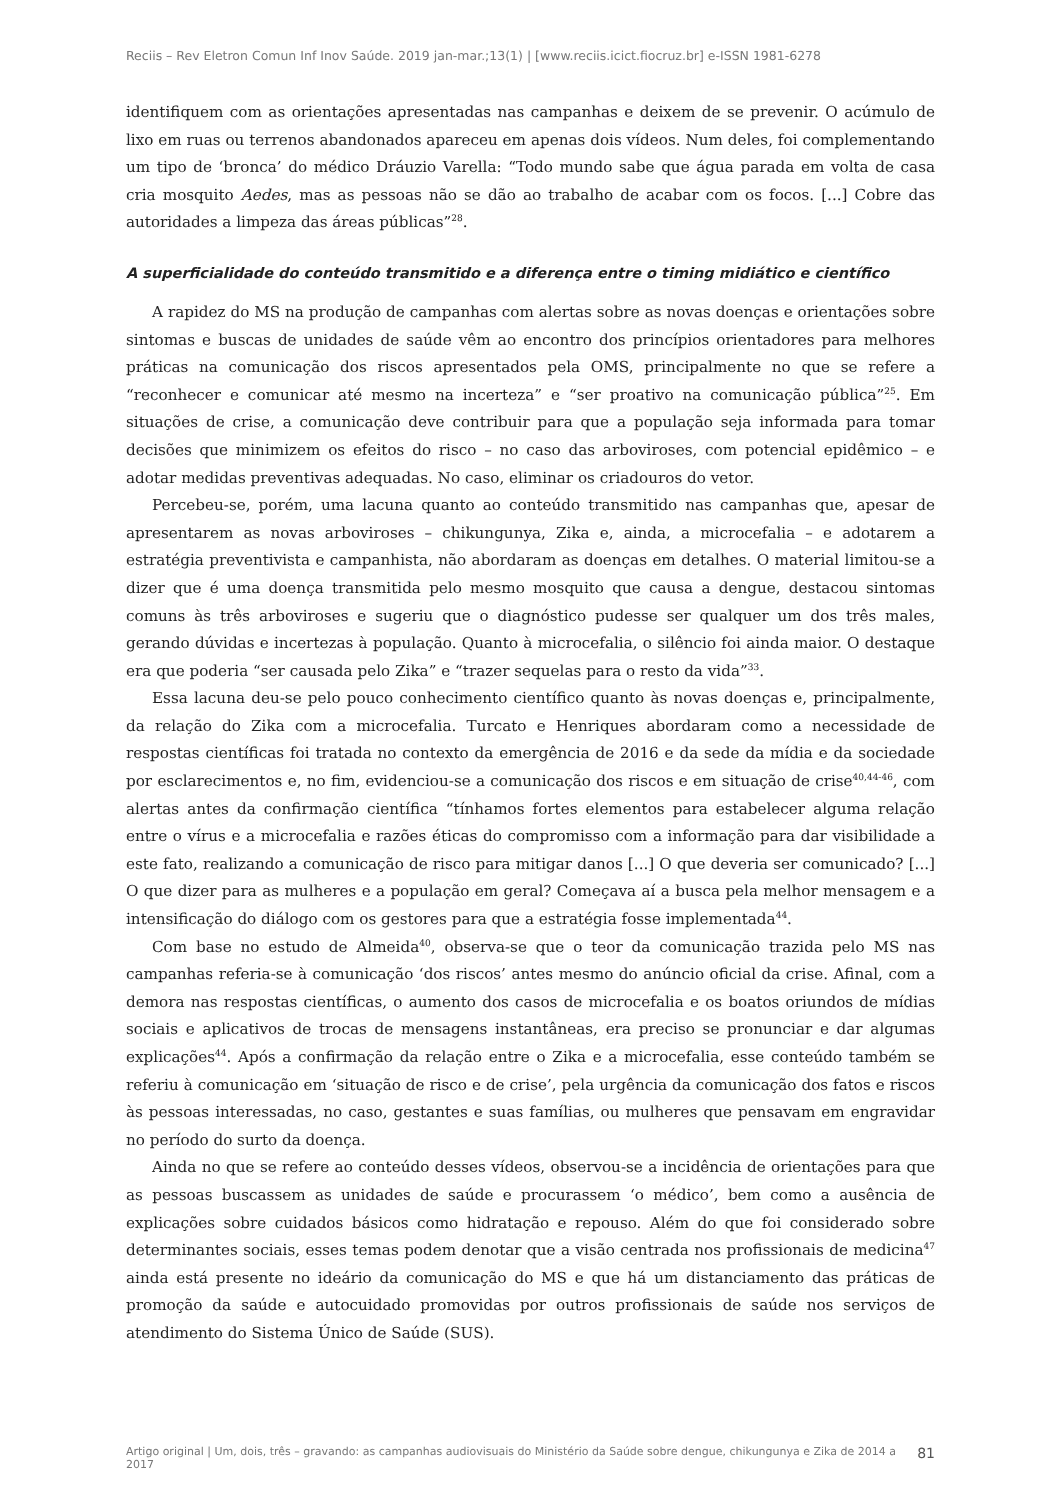Reciis – Rev Eletron Comun Inf Inov Saúde. 2019 jan-mar.;13(1) | [www.reciis.icict.fiocruz.br] e-ISSN 1981-6278
identifiquem com as orientações apresentadas nas campanhas e deixem de se prevenir. O acúmulo de lixo em ruas ou terrenos abandonados apareceu em apenas dois vídeos. Num deles, foi complementando um tipo de ‘bronca’ do médico Dráuzio Varella: “Todo mundo sabe que água parada em volta de casa cria mosquito Aedes, mas as pessoas não se dão ao trabalho de acabar com os focos. [...] Cobre das autoridades a limpeza das áreas públicas”<sup>28</sup>.
A superficialidade do conteúdo transmitido e a diferença entre o timing midiático e científico
A rapidez do MS na produção de campanhas com alertas sobre as novas doenças e orientações sobre sintomas e buscas de unidades de saúde vêm ao encontro dos princípios orientadores para melhores práticas na comunicação dos riscos apresentados pela OMS, principalmente no que se refere a “reconhecer e comunicar até mesmo na incerteza” e “ser proativo na comunicação pública”<sup>25</sup>. Em situações de crise, a comunicação deve contribuir para que a população seja informada para tomar decisões que minimizem os efeitos do risco – no caso das arboviroses, com potencial epidêmico – e adotar medidas preventivas adequadas. No caso, eliminar os criadouros do vetor.
Percebeu-se, porém, uma lacuna quanto ao conteúdo transmitido nas campanhas que, apesar de apresentarem as novas arboviroses – chikungunya, Zika e, ainda, a microcefalia – e adotarem a estratégia preventivista e campanhista, não abordaram as doenças em detalhes. O material limitou-se a dizer que é uma doença transmitida pelo mesmo mosquito que causa a dengue, destacou sintomas comuns às três arboviroses e sugeriu que o diagnóstico pudesse ser qualquer um dos três males, gerando dúvidas e incertezas à população. Quanto à microcefalia, o silêncio foi ainda maior. O destaque era que poderia “ser causada pelo Zika” e “trazer sequelas para o resto da vida”<sup>33</sup>.
Essa lacuna deu-se pelo pouco conhecimento científico quanto às novas doenças e, principalmente, da relação do Zika com a microcefalia. Turcato e Henriques abordaram como a necessidade de respostas científicas foi tratada no contexto da emergência de 2016 e da sede da mídia e da sociedade por esclarecimentos e, no fim, evidenciou-se a comunicação dos riscos e em situação de crise<sup>40,44-46</sup>, com alertas antes da confirmação científica “tínhamos fortes elementos para estabelecer alguma relação entre o vírus e a microcefalia e razões éticas do compromisso com a informação para dar visibilidade a este fato, realizando a comunicação de risco para mitigar danos [...] O que deveria ser comunicado? [...] O que dizer para as mulheres e a população em geral? Começava aí a busca pela melhor mensagem e a intensificação do diálogo com os gestores para que a estratégia fosse implementada<sup>44</sup>.
Com base no estudo de Almeida<sup>40</sup>, observa-se que o teor da comunicação trazida pelo MS nas campanhas referia-se à comunicação ‘dos riscos’ antes mesmo do anúncio oficial da crise. Afinal, com a demora nas respostas científicas, o aumento dos casos de microcefalia e os boatos oriundos de mídias sociais e aplicativos de trocas de mensagens instantâneas, era preciso se pronunciar e dar algumas explicações<sup>44</sup>. Após a confirmação da relação entre o Zika e a microcefalia, esse conteúdo também se referiu à comunicação em ‘situação de risco e de crise’, pela urgência da comunicação dos fatos e riscos às pessoas interessadas, no caso, gestantes e suas famílias, ou mulheres que pensavam em engravidar no período do surto da doença.
Ainda no que se refere ao conteúdo desses vídeos, observou-se a incidência de orientações para que as pessoas buscassem as unidades de saúde e procurassem ‘o médico’, bem como a ausência de explicações sobre cuidados básicos como hidratação e repouso. Além do que foi considerado sobre determinantes sociais, esses temas podem denotar que a visão centrada nos profissionais de medicina<sup>47</sup> ainda está presente no ideário da comunicação do MS e que há um distanciamento das práticas de promoção da saúde e autocuidado promovidas por outros profissionais de saúde nos serviços de atendimento do Sistema Único de Saúde (SUS).
Artigo original | Um, dois, três – gravando: as campanhas audiovisuais do Ministério da Saúde sobre dengue, chikungunya e Zika de 2014 a 2017 81